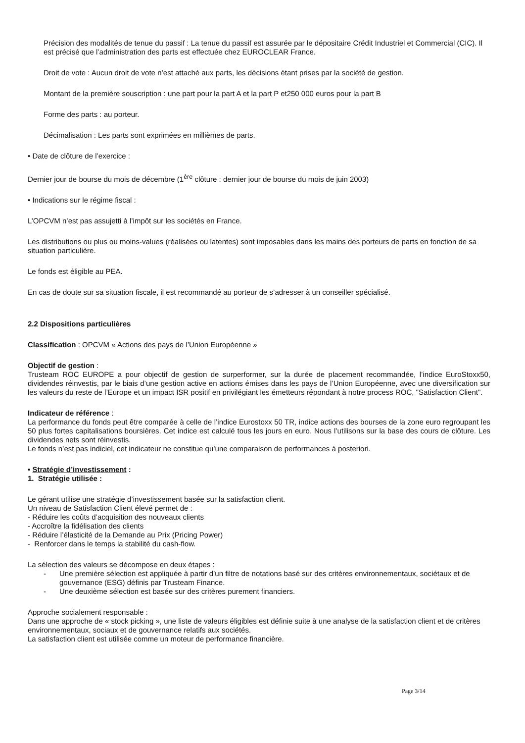Précision des modalités de tenue du passif : La tenue du passif est assurée par le dépositaire Crédit Industriel et Commercial (CIC). Il est précisé que l’administration des parts est effectuée chez EUROCLEAR France.
Droit de vote : Aucun droit de vote n’est attaché aux parts, les décisions étant prises par la société de gestion.
Montant de la première souscription : une part pour la part A et la part P et250 000 euros pour la part B
Forme des parts : au porteur.
Décimalisation : Les parts sont exprimées en millièmes de parts.
• Date de clôture de l’exercice :
Dernier jour de bourse du mois de décembre (1<sup>ère</sup> clôture : dernier jour de bourse du mois de juin 2003)
• Indications sur le régime fiscal :
L’OPCVM n’est pas assujetti à l’impôt sur les sociétés en France.
Les distributions ou plus ou moins-values (réalisées ou latentes) sont imposables dans les mains des porteurs de parts en fonction de sa situation particulière.
Le fonds est éligible au PEA.
En cas de doute sur sa situation fiscale, il est recommandé au porteur de s’adresser à un conseiller spécialisé.
2.2 Dispositions particulières
Classification : OPCVM « Actions des pays de l’Union Européenne »
Objectif de gestion :
Trusteam ROC EUROPE a pour objectif de gestion de surperformer, sur la durée de placement recommandée, l’indice EuroStoxx50, dividendes réinvestis, par le biais d’une gestion active en actions émises dans les pays de l’Union Européenne, avec une diversification sur les valeurs du reste de l’Europe et un impact ISR positif en privilégiant les émetteurs répondant à notre process ROC, "Satisfaction Client".
Indicateur de référence :
La performance du fonds peut être comparée à celle de l’indice Eurostoxx 50 TR, indice actions des bourses de la zone euro regroupant les 50 plus fortes capitalisations boursières. Cet indice est calculé tous les jours en euro. Nous l’utilisons sur la base des cours de clôture. Les dividendes nets sont réinvestis.
Le fonds n’est pas indiciel, cet indicateur ne constitue qu’une comparaison de performances à posteriori.
• Stratégie d’investissement :
1. Stratégie utilisée :
Le gérant utilise une stratégie d’investissement basée sur la satisfaction client.
Un niveau de Satisfaction Client élevé permet de :
- Réduire les coûts d’acquisition des nouveaux clients
- Accroître la fidélisation des clients
- Réduire l’élasticité de la Demande au Prix (Pricing Power)
- Renforcer dans le temps la stabilité du cash-flow.
La sélection des valeurs se décompose en deux étapes :
- Une première sélection est appliquée à partir d’un filtre de notations basé sur des critères environnementaux, sociétaux et de gouvernance (ESG) définis par Trusteam Finance.
- Une deuxième sélection est basée sur des critères purement financiers.
Approche socialement responsable :
Dans une approche de « stock picking », une liste de valeurs éligibles est définie suite à une analyse de la satisfaction client et de critères environnementaux, sociaux et de gouvernance relatifs aux sociétés.
La satisfaction client est utilisée comme un moteur de performance financière.
Page 3/14